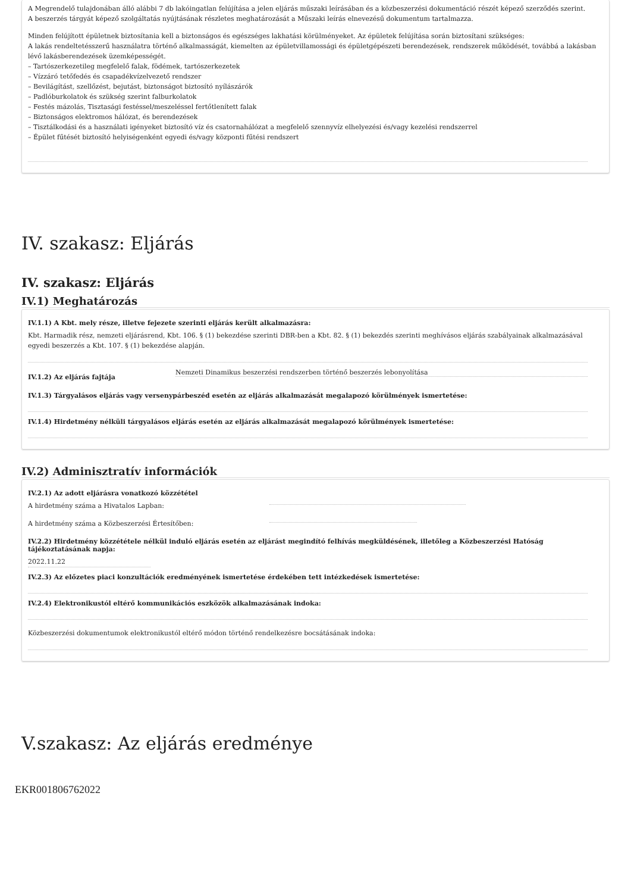A Megrendelő tulajdonában álló alábbi 7 db lakóingatlan felújítása a jelen eljárás műszaki leírásában és a közbeszerzési dokumentáció részét képező szerződés szerint.
A beszerzés tárgyát képező szolgáltatás nyújtásának részletes meghatározását a Műszaki leírás elnevezésű dokumentum tartalmazza.
Minden felújított épületnek biztosítania kell a biztonságos és egészséges lakhatási körülményeket. Az épületek felújítása során biztosítani szükséges:
A lakás rendeltetésszerű használatra történő alkalmasságát, kiemelten az épületvillamossági és épületgépészeti berendezések, rendszerek működését, továbbá a lakásban lévő lakásberendezések üzemképességét.
– Tartószerkezetileg megfelelő falak, födémek, tartószerkezetek
– Vízzáró tetőfedés és csapadékvízelvezető rendszer
– Bevilágítást, szellőzést, bejutást, biztonságot biztosító nyílászárók
– Padlóburkolatok és szükség szerint falburkolatok
– Festés mázolás, Tisztasági festéssel/meszeléssel fertőtlenített falak
– Biztonságos elektromos hálózat, és berendezések
– Tisztálkodási és a használati igényeket biztosító víz és csatornahálózat a megfelelő szennyvíz elhelyezési és/vagy kezelési rendszerrel
– Épület fűtését biztosító helyiségenként egyedi és/vagy központi fűtési rendszert
IV. szakasz: Eljárás
IV. szakasz: Eljárás
IV.1) Meghatározás
IV.1.1) A Kbt. mely része, illetve fejezete szerinti eljárás került alkalmazásra:
Kbt. Harmadik rész, nemzeti eljárásrend, Kbt. 106. § (1) bekezdése szerinti DBR-ben a Kbt. 82. § (1) bekezdés szerinti meghívásos eljárás szabályainak alkalmazásával egyedi beszerzés a Kbt. 107. § (1) bekezdése alapján.
IV.1.2) Az eljárás fajtája
Nemzeti Dinamikus beszerzési rendszerben történő beszerzés lebonyolítása
IV.1.3) Tárgyalásos eljárás vagy versenypárbeszéd esetén az eljárás alkalmazását megalapozó körülmények ismertetése:
IV.1.4) Hirdetmény nélküli tárgyalásos eljárás esetén az eljárás alkalmazását megalapozó körülmények ismertetése:
IV.2) Adminisztratív információk
IV.2.1) Az adott eljárásra vonatkozó közzététel
A hirdetmény száma a Hivatalos Lapban:
A hirdetmény száma a Közbeszerzési Értesítőben:
IV.2.2) Hirdetmény közzététele nélkül induló eljárás esetén az eljárást megindító felhívás megküldésének, illetőleg a Közbeszerzési Hatóság tájékoztatásának napja:
2022.11.22
IV.2.3) Az előzetes piaci konzultációk eredményének ismertetése érdekében tett intézkedések ismertetése:
IV.2.4) Elektronikustól eltérő kommunikációs eszközök alkalmazásának indoka:
Közbeszerzési dokumentumok elektronikustól eltérő módon történő rendelkezésre bocsátásának indoka:
V.szakasz: Az eljárás eredménye
EKR001806762022